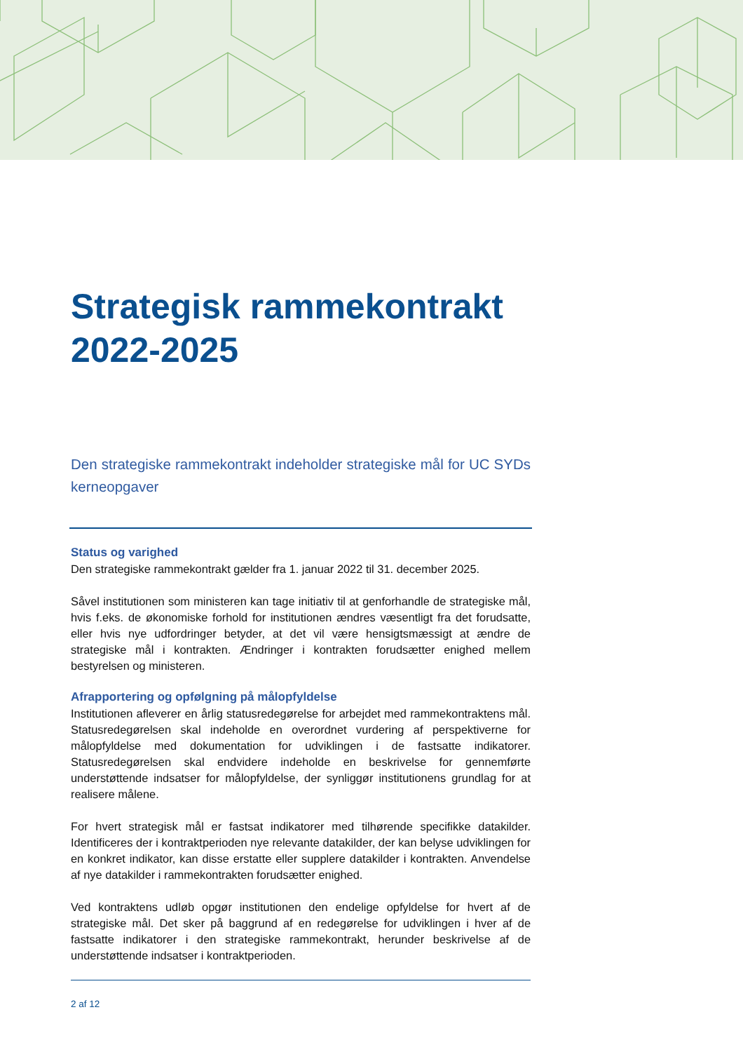Strategisk rammekontrakt 2022-2025
Den strategiske rammekontrakt indeholder strategiske mål for UC SYDs kerneopgaver
Status og varighed
Den strategiske rammekontrakt gælder fra 1. januar 2022 til 31. december 2025.
Såvel institutionen som ministeren kan tage initiativ til at genforhandle de strategiske mål, hvis f.eks. de økonomiske forhold for institutionen ændres væsentligt fra det forudsatte, eller hvis nye udfordringer betyder, at det vil være hensigtsmæssigt at ændre de strategiske mål i kontrakten. Ændringer i kontrakten forudsætter enighed mellem bestyrelsen og ministeren.
Afrapportering og opfølgning på målopfyldelse
Institutionen afleverer en årlig statusredegørelse for arbejdet med rammekontraktens mål. Statusredegørelsen skal indeholde en overordnet vurdering af perspektiverne for målopfyldelse med dokumentation for udviklingen i de fastsatte indikatorer. Statusredegørelsen skal endvidere indeholde en beskrivelse for gennemførte understøttende indsatser for målopfyldelse, der synliggør institutionens grundlag for at realisere målene.
For hvert strategisk mål er fastsat indikatorer med tilhørende specifikke datakilder. Identificeres der i kontraktperioden nye relevante datakilder, der kan belyse udviklingen for en konkret indikator, kan disse erstatte eller supplere datakilder i kontrakten. Anvendelse af nye datakilder i rammekontrakten forudsætter enighed.
Ved kontraktens udløb opgør institutionen den endelige opfyldelse for hvert af de strategiske mål. Det sker på baggrund af en redegørelse for udviklingen i hver af de fastsatte indikatorer i den strategiske rammekontrakt, herunder beskrivelse af de understøttende indsatser i kontraktperioden.
2 af 12